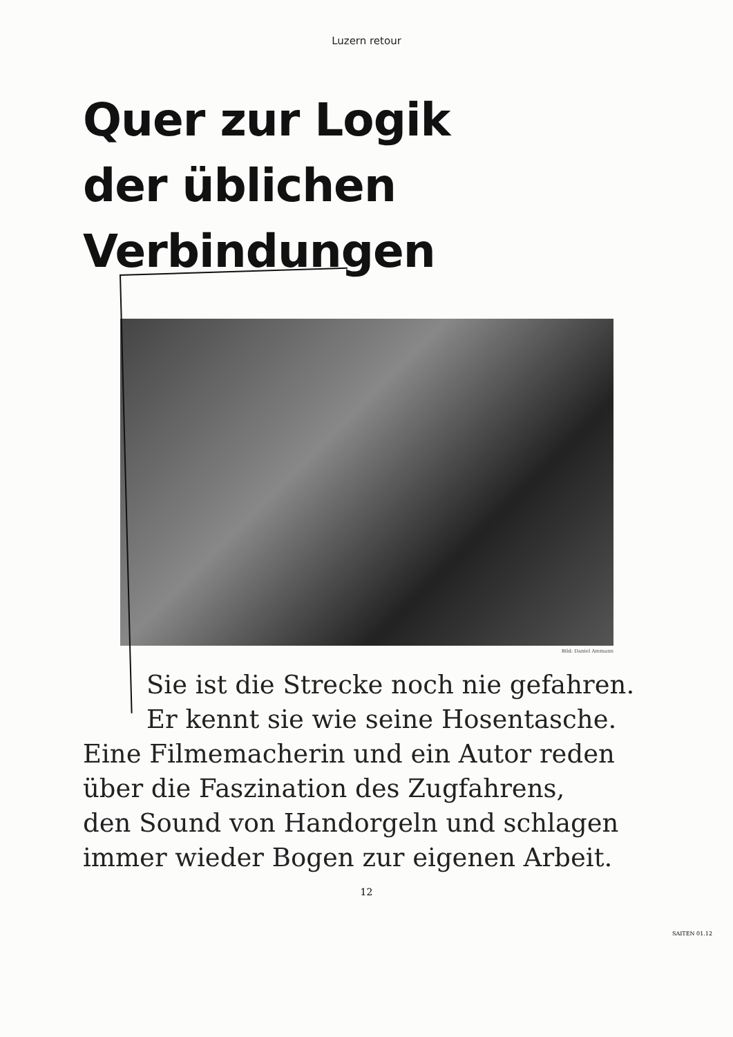Luzern retour
Quer zur Logik
der üblichen
Verbindungen
Bild: Daniel Ammann
Sie ist die Strecke noch nie gefahren.
Er kennt sie wie seine Hosentasche.
Eine Filmemacherin und ein Autor reden
über die Faszination des Zugfahrens,
den Sound von Handorgeln und schlagen
immer wieder Bogen zur eigenen Arbeit.
12
SAITEN 01.12